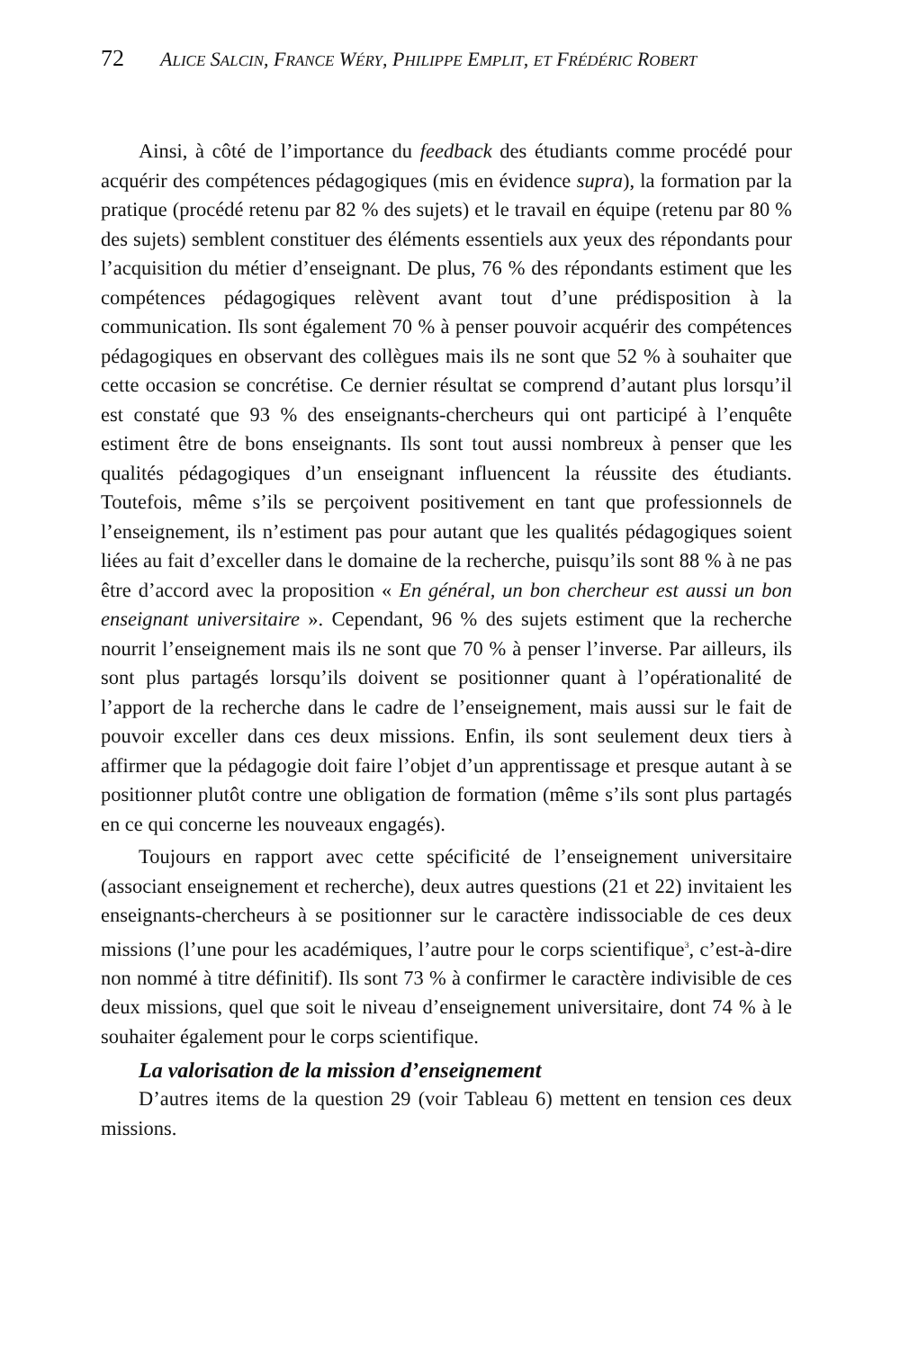72 ALICE SALCIN, FRANCE WÉRY, PHILIPPE EMPLIT, ET FRÉDÉRIC ROBERT
Ainsi, à côté de l’importance du feedback des étudiants comme procédé pour acquérir des compétences pédagogiques (mis en évidence supra), la formation par la pratique (procédé retenu par 82 % des sujets) et le travail en équipe (retenu par 80 % des sujets) semblent constituer des éléments essentiels aux yeux des répondants pour l’acquisition du métier d’enseignant. De plus, 76 % des répondants estiment que les compétences pédagogiques relèvent avant tout d’une prédisposition à la communication. Ils sont également 70 % à penser pouvoir acquérir des compétences pédagogiques en observant des collègues mais ils ne sont que 52 % à souhaiter que cette occasion se concrétise. Ce dernier résultat se comprend d’autant plus lorsqu’il est constaté que 93 % des enseignants-chercheurs qui ont participé à l’enquête estiment être de bons enseignants. Ils sont tout aussi nombreux à penser que les qualités pédagogiques d’un enseignant influencent la réussite des étudiants. Toutefois, même s’ils se perçoivent positivement en tant que professionnels de l’enseignement, ils n’estiment pas pour autant que les qualités pédagogiques soient liées au fait d’exceller dans le domaine de la recherche, puisqu’ils sont 88 % à ne pas être d’accord avec la proposition « En général, un bon chercheur est aussi un bon enseignant universitaire ». Cependant, 96 % des sujets estiment que la recherche nourrit l’enseignement mais ils ne sont que 70 % à penser l’inverse. Par ailleurs, ils sont plus partagés lorsqu’ils doivent se positionner quant à l’opérationalité de l’apport de la recherche dans le cadre de l’enseignement, mais aussi sur le fait de pouvoir exceller dans ces deux missions. Enfin, ils sont seulement deux tiers à affirmer que la pédagogie doit faire l’objet d’un apprentissage et presque autant à se positionner plutôt contre une obligation de formation (même s’ils sont plus partagés en ce qui concerne les nouveaux engagés).
Toujours en rapport avec cette spécificité de l’enseignement universitaire (associant enseignement et recherche), deux autres questions (21 et 22) invitaient les enseignants-chercheurs à se positionner sur le caractère indissociable de ces deux missions (l’une pour les académiques, l’autre pour le corps scientifique<sup>3</sup>, c’est-à-dire non nommé à titre définitif). Ils sont 73 % à confirmer le caractère indivisible de ces deux missions, quel que soit le niveau d’enseignement universitaire, dont 74 % à le souhaiter également pour le corps scientifique.
La valorisation de la mission d’enseignement
D’autres items de la question 29 (voir Tableau 6) mettent en tension ces deux missions.